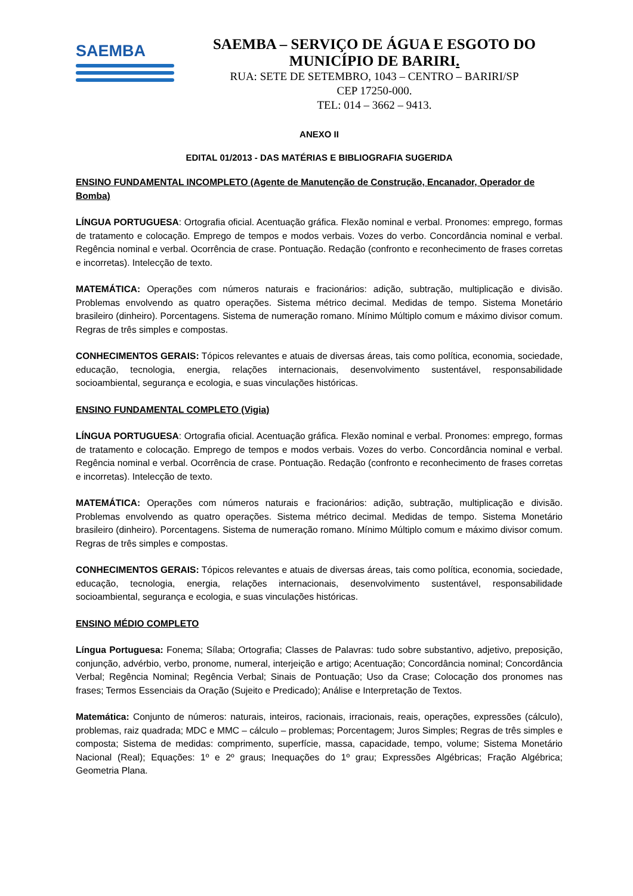SAEMBA
SAEMBA – SERVIÇO DE ÁGUA E ESGOTO DO
MUNICÍPIO DE BARIRI.
RUA: SETE DE SETEMBRO, 1043 – CENTRO – BARIRI/SP
CEP 17250-000.
TEL: 014 – 3662 – 9413.
ANEXO II
EDITAL 01/2013 - DAS MATÉRIAS E BIBLIOGRAFIA SUGERIDA
ENSINO FUNDAMENTAL INCOMPLETO (Agente de Manutenção de Construção, Encanador, Operador de Bomba)
LÍNGUA PORTUGUESA: Ortografia oficial. Acentuação gráfica. Flexão nominal e verbal. Pronomes: emprego, formas de tratamento e colocação. Emprego de tempos e modos verbais. Vozes do verbo. Concordância nominal e verbal. Regência nominal e verbal. Ocorrência de crase. Pontuação. Redação (confronto e reconhecimento de frases corretas e incorretas). Intelecção de texto.
MATEMÁTICA: Operações com números naturais e fracionários: adição, subtração, multiplicação e divisão. Problemas envolvendo as quatro operações. Sistema métrico decimal. Medidas de tempo. Sistema Monetário brasileiro (dinheiro). Porcentagens. Sistema de numeração romano. Mínimo Múltiplo comum e máximo divisor comum. Regras de três simples e compostas.
CONHECIMENTOS GERAIS: Tópicos relevantes e atuais de diversas áreas, tais como política, economia, sociedade, educação, tecnologia, energia, relações internacionais, desenvolvimento sustentável, responsabilidade socioambiental, segurança e ecologia, e suas vinculações históricas.
ENSINO FUNDAMENTAL COMPLETO (Vigia)
LÍNGUA PORTUGUESA: Ortografia oficial. Acentuação gráfica. Flexão nominal e verbal. Pronomes: emprego, formas de tratamento e colocação. Emprego de tempos e modos verbais. Vozes do verbo. Concordância nominal e verbal. Regência nominal e verbal. Ocorrência de crase. Pontuação. Redação (confronto e reconhecimento de frases corretas e incorretas). Intelecção de texto.
MATEMÁTICA: Operações com números naturais e fracionários: adição, subtração, multiplicação e divisão. Problemas envolvendo as quatro operações. Sistema métrico decimal. Medidas de tempo. Sistema Monetário brasileiro (dinheiro). Porcentagens. Sistema de numeração romano. Mínimo Múltiplo comum e máximo divisor comum. Regras de três simples e compostas.
CONHECIMENTOS GERAIS: Tópicos relevantes e atuais de diversas áreas, tais como política, economia, sociedade, educação, tecnologia, energia, relações internacionais, desenvolvimento sustentável, responsabilidade socioambiental, segurança e ecologia, e suas vinculações históricas.
ENSINO MÉDIO COMPLETO
Língua Portuguesa: Fonema; Sílaba; Ortografia; Classes de Palavras: tudo sobre substantivo, adjetivo, preposição, conjunção, advérbio, verbo, pronome, numeral, interjeição e artigo; Acentuação; Concordância nominal; Concordância Verbal; Regência Nominal; Regência Verbal; Sinais de Pontuação; Uso da Crase; Colocação dos pronomes nas frases; Termos Essenciais da Oração (Sujeito e Predicado); Análise e Interpretação de Textos.
Matemática: Conjunto de números: naturais, inteiros, racionais, irracionais, reais, operações, expressões (cálculo), problemas, raiz quadrada; MDC e MMC – cálculo – problemas; Porcentagem; Juros Simples; Regras de três simples e composta; Sistema de medidas: comprimento, superfície, massa, capacidade, tempo, volume; Sistema Monetário Nacional (Real); Equações: 1º e 2º graus; Inequações do 1º grau; Expressões Algébricas; Fração Algébrica; Geometria Plana.